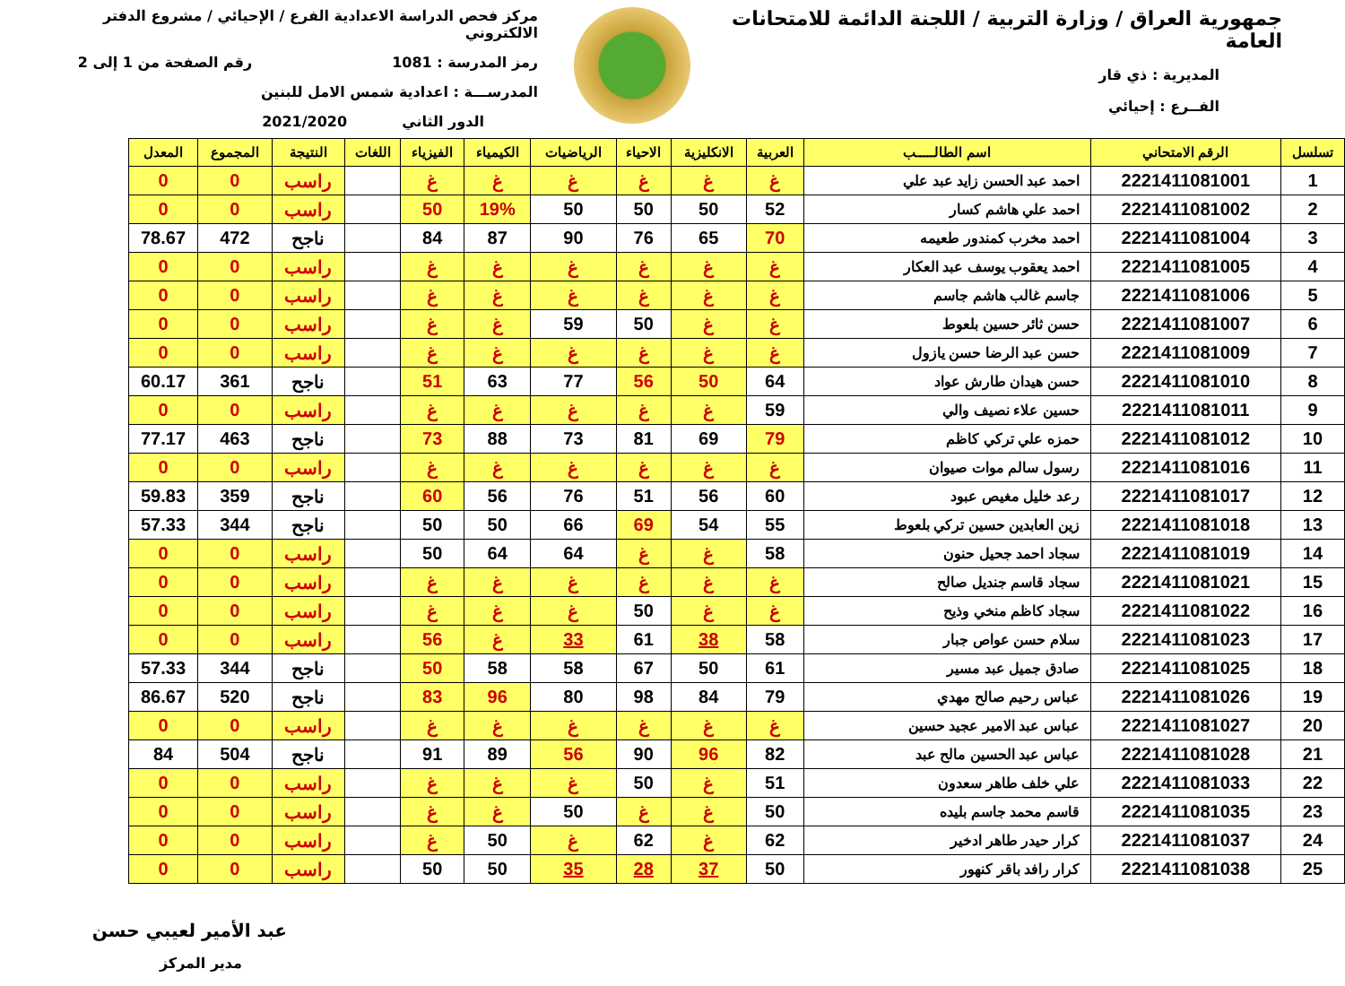جمهورية العراق / وزارة التربية / اللجنة الدائمة للامتحانات العامة
المديرية : ذي قار
الفــرع : إحيائي
مركز فحص الدراسة الاعدادية الفرع / الإحيائي / مشروع الدفتر الالكتروني
رمز المدرسة : 1081 رقم الصفحة من 1 إلى 2
المدرســـة : اعدادية شمس الامل للبنين
الدور الثاني 2021/2020
| تسلسل | الرقم الامتحاني | اسم الطالـــــب | العربية | الانكليزية | الاحياء | الرياضيات | الكيمياء | الفيزياء | اللغات | النتيجة | المجموع | المعدل |
| --- | --- | --- | --- | --- | --- | --- | --- | --- | --- | --- | --- | --- |
| 1 | 2221411081001 | احمد عبد الحسن زايد عبد علي | غ | غ | غ | غ | غ | غ | | راسب | 0 | 0 |
| 2 | 2221411081002 | احمد علي هاشم كسار | 52 | 50 | 50 | 50 | 19% | 50 | | راسب | 0 | 0 |
| 3 | 2221411081004 | احمد مخرب كمندور طعيمه | 70 | 65 | 76 | 90 | 87 | 84 | | ناجح | 472 | 78.67 |
| 4 | 2221411081005 | احمد يعقوب يوسف عبد العكار | غ | غ | غ | غ | غ | غ | | راسب | 0 | 0 |
| 5 | 2221411081006 | جاسم غالب هاشم جاسم | غ | غ | غ | غ | غ | غ | | راسب | 0 | 0 |
| 6 | 2221411081007 | حسن ثائر حسين بلعوط | غ | غ | 50 | 59 | غ | غ | | راسب | 0 | 0 |
| 7 | 2221411081009 | حسن عبد الرضا حسن يازول | غ | غ | غ | غ | غ | غ | | راسب | 0 | 0 |
| 8 | 2221411081010 | حسن هيدان طارش عواد | 64 | 50 | 56 | 77 | 63 | 51 | | ناجح | 361 | 60.17 |
| 9 | 2221411081011 | حسين علاء نصيف والي | 59 | غ | غ | غ | غ | غ | | راسب | 0 | 0 |
| 10 | 2221411081012 | حمزه علي تركي كاظم | 79 | 69 | 81 | 73 | 88 | 73 | | ناجح | 463 | 77.17 |
| 11 | 2221411081016 | رسول سالم موات صيوان | غ | غ | غ | غ | غ | غ | | راسب | 0 | 0 |
| 12 | 2221411081017 | رعد خليل مغيص عبود | 60 | 56 | 51 | 76 | 56 | 60 | | ناجح | 359 | 59.83 |
| 13 | 2221411081018 | زين العابدين حسين تركي بلعوط | 55 | 54 | 69 | 66 | 50 | 50 | | ناجح | 344 | 57.33 |
| 14 | 2221411081019 | سجاد احمد جحيل حنون | 58 | غ | غ | 64 | 64 | 50 | | راسب | 0 | 0 |
| 15 | 2221411081021 | سجاد قاسم جنديل صالح | غ | غ | غ | غ | غ | غ | | راسب | 0 | 0 |
| 16 | 2221411081022 | سجاد كاظم منخي وذيح | غ | غ | 50 | غ | غ | غ | | راسب | 0 | 0 |
| 17 | 2221411081023 | سلام حسن عواص جبار | 58 | 38 | 61 | 33 | غ | 56 | | راسب | 0 | 0 |
| 18 | 2221411081025 | صادق جميل عبد مسير | 61 | 50 | 67 | 58 | 58 | 50 | | ناجح | 344 | 57.33 |
| 19 | 2221411081026 | عباس رحيم صالح مهدي | 79 | 84 | 98 | 80 | 96 | 83 | | ناجح | 520 | 86.67 |
| 20 | 2221411081027 | عباس عبد الامير عجيد حسين | غ | غ | غ | غ | غ | غ | | راسب | 0 | 0 |
| 21 | 2221411081028 | عباس عبد الحسين مالح عبد | 82 | 96 | 90 | 56 | 89 | 91 | | ناجح | 504 | 84 |
| 22 | 2221411081033 | علي خلف طاهر سعدون | 51 | غ | 50 | غ | غ | غ | | راسب | 0 | 0 |
| 23 | 2221411081035 | قاسم محمد جاسم بليده | 50 | غ | غ | 50 | غ | غ | | راسب | 0 | 0 |
| 24 | 2221411081037 | كرار حيدر طاهر ادخير | 62 | غ | 62 | غ | 50 | غ | | راسب | 0 | 0 |
| 25 | 2221411081038 | كرار رافد باقر كنهور | 50 | 37 | 28 | 35 | 50 | 50 | | راسب | 0 | 0 |
عبد الأمير لعيبي حسن
مدير المركز